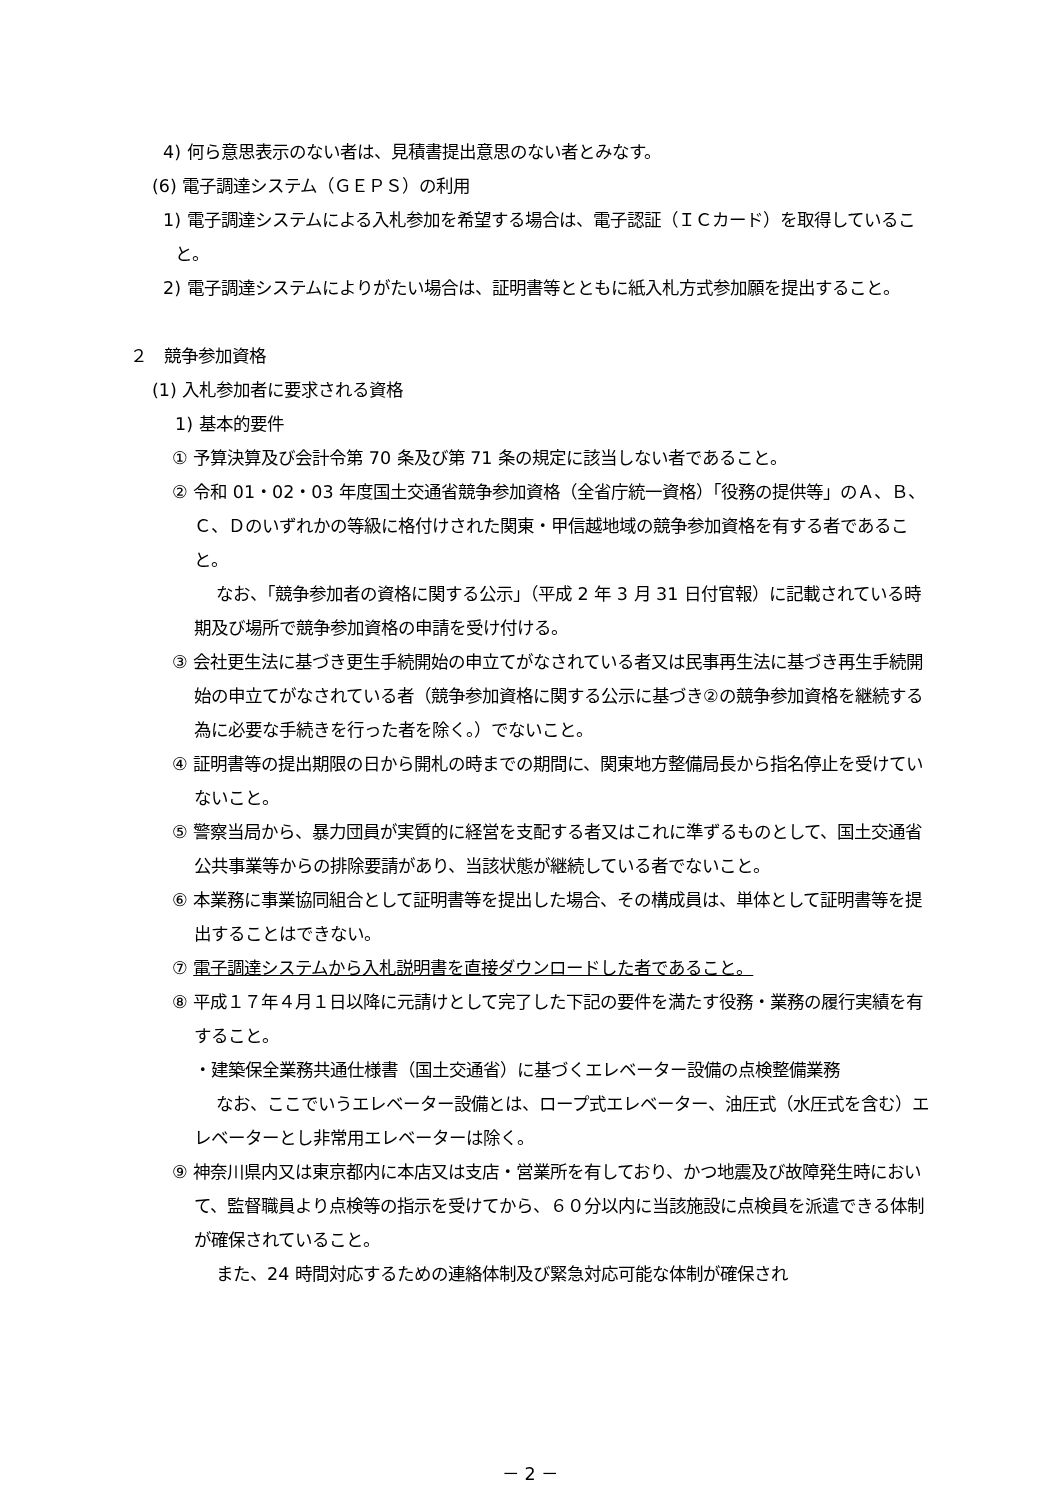4) 何ら意思表示のない者は、見積書提出意思のない者とみなす。
(6) 電子調達システム（ＧＥＰＳ）の利用
1) 電子調達システムによる入札参加を希望する場合は、電子認証（ＩＣカード）を取得していること。
2) 電子調達システムによりがたい場合は、証明書等とともに紙入札方式参加願を提出すること。
２　競争参加資格
(1) 入札参加者に要求される資格
1) 基本的要件
① 予算決算及び会計令第 70 条及び第 71 条の規定に該当しない者であること。
② 令和 01・02・03 年度国土交通省競争参加資格（全省庁統一資格）「役務の提供等」のＡ、Ｂ、Ｃ、Ｄのいずれかの等級に格付けされた関東・甲信越地域の競争参加資格を有する者であること。
なお、「競争参加者の資格に関する公示」（平成 2 年 3 月 31 日付官報）に記載されている時期及び場所で競争参加資格の申請を受け付ける。
③ 会社更生法に基づき更生手続開始の申立てがなされている者又は民事再生法に基づき再生手続開始の申立てがなされている者（競争参加資格に関する公示に基づき②の競争参加資格を継続する為に必要な手続きを行った者を除く。）でないこと。
④ 証明書等の提出期限の日から開札の時までの期間に、関東地方整備局長から指名停止を受けていないこと。
⑤ 警察当局から、暴力団員が実質的に経営を支配する者又はこれに準ずるものとして、国土交通省公共事業等からの排除要請があり、当該状態が継続している者でないこと。
⑥ 本業務に事業協同組合として証明書等を提出した場合、その構成員は、単体として証明書等を提出することはできない。
⑦ 電子調達システムから入札説明書を直接ダウンロードした者であること。
⑧ 平成１７年４月１日以降に元請けとして完了した下記の要件を満たす役務・業務の履行実績を有すること。
・建築保全業務共通仕様書（国土交通省）に基づくエレベーター設備の点検整備業務
なお、ここでいうエレベーター設備とは、ロープ式エレベーター、油圧式（水圧式を含む）エレベーターとし非常用エレベーターは除く。
⑨ 神奈川県内又は東京都内に本店又は支店・営業所を有しており、かつ地震及び故障発生時において、監督職員より点検等の指示を受けてから、６０分以内に当該施設に点検員を派遣できる体制が確保されていること。
また、24 時間対応するための連絡体制及び緊急対応可能な体制が確保され
－ 2 －